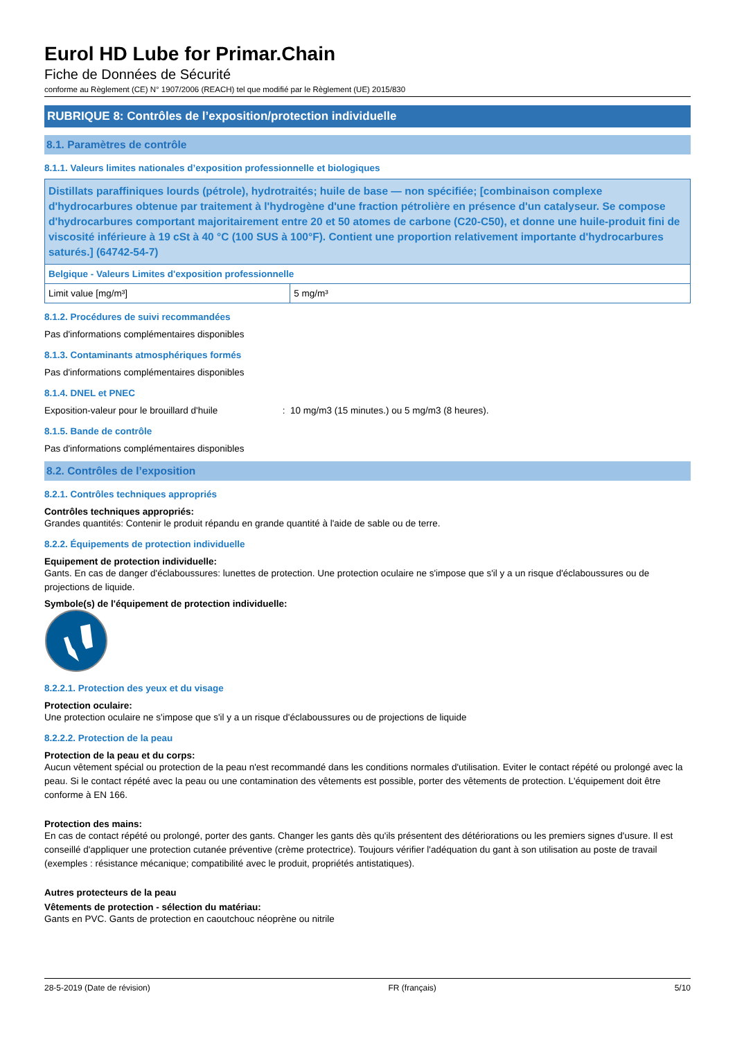Eurol HD Lube for Primar.Chain
Fiche de Données de Sécurité
conforme au Règlement (CE) N° 1907/2006 (REACH) tel que modifié par le Règlement (UE) 2015/830
RUBRIQUE 8: Contrôles de l’exposition/protection individuelle
8.1. Paramètres de contrôle
8.1.1. Valeurs limites nationales d’exposition professionnelle et biologiques
| Distillats paraffiniques lourds (pétrole), hydrotraités; huile de base — non spécifiée; [combinaison complexe d'hydrocarbures obtenue par traitement à l'hydrogène d'une fraction pétrolière en présence d'un catalyseur. Se compose d'hydrocarbures comportant majoritairement entre 20 et 50 atomes de carbone (C20-C50), et donne une huile-produit fini de viscosité inférieure à 19 cSt à 40 °C (100 SUS à 100°F). Contient une proportion relativement importante d'hydrocarbures saturés.] (64742-54-7) | |
| Belgique - Valeurs Limites d'exposition professionnelle | |
| Limit value [mg/m³] | 5 mg/m³ |
8.1.2. Procédures de suivi recommandées
Pas d'informations complémentaires disponibles
8.1.3. Contaminants atmosphériques formés
Pas d'informations complémentaires disponibles
8.1.4. DNEL et PNEC
Exposition-valeur pour le brouillard d'huile : 10 mg/m3 (15 minutes.) ou 5 mg/m3 (8 heures).
8.1.5. Bande de contrôle
Pas d'informations complémentaires disponibles
8.2. Contrôles de l’exposition
8.2.1. Contrôles techniques appropriés
Contrôles techniques appropriés:
Grandes quantités: Contenir le produit répandu en grande quantité à l'aide de sable ou de terre.
8.2.2. Équipements de protection individuelle
Equipement de protection individuelle:
Gants. En cas de danger d'éclaboussures: lunettes de protection. Une protection oculaire ne s'impose que s'il y a un risque d'éclaboussures ou de projections de liquide.
Symbole(s) de l'équipement de protection individuelle:
8.2.2.1. Protection des yeux et du visage
Protection oculaire:
Une protection oculaire ne s'impose que s'il y a un risque d'éclaboussures ou de projections de liquide
8.2.2.2. Protection de la peau
Protection de la peau et du corps:
Aucun vêtement spécial ou protection de la peau n'est recommandé dans les conditions normales d'utilisation. Eviter le contact répété ou prolongé avec la peau. Si le contact répété avec la peau ou une contamination des vêtements est possible, porter des vêtements de protection. L'équipement doit être conforme à EN 166.
Protection des mains:
En cas de contact répété ou prolongé, porter des gants. Changer les gants dès qu'ils présentent des détériorations ou les premiers signes d'usure. Il est conseillé d'appliquer une protection cutanée préventive (crème protectrice). Toujours vérifier l'adéquation du gant à son utilisation au poste de travail (exemples : résistance mécanique; compatibilité avec le produit, propriétés antistatiques).
Autres protecteurs de la peau
Vêtements de protection - sélection du matériau:
Gants en PVC. Gants de protection en caoutchouc néoprène ou nitrile
28-5-2019 (Date de révision) FR (français) 5/10